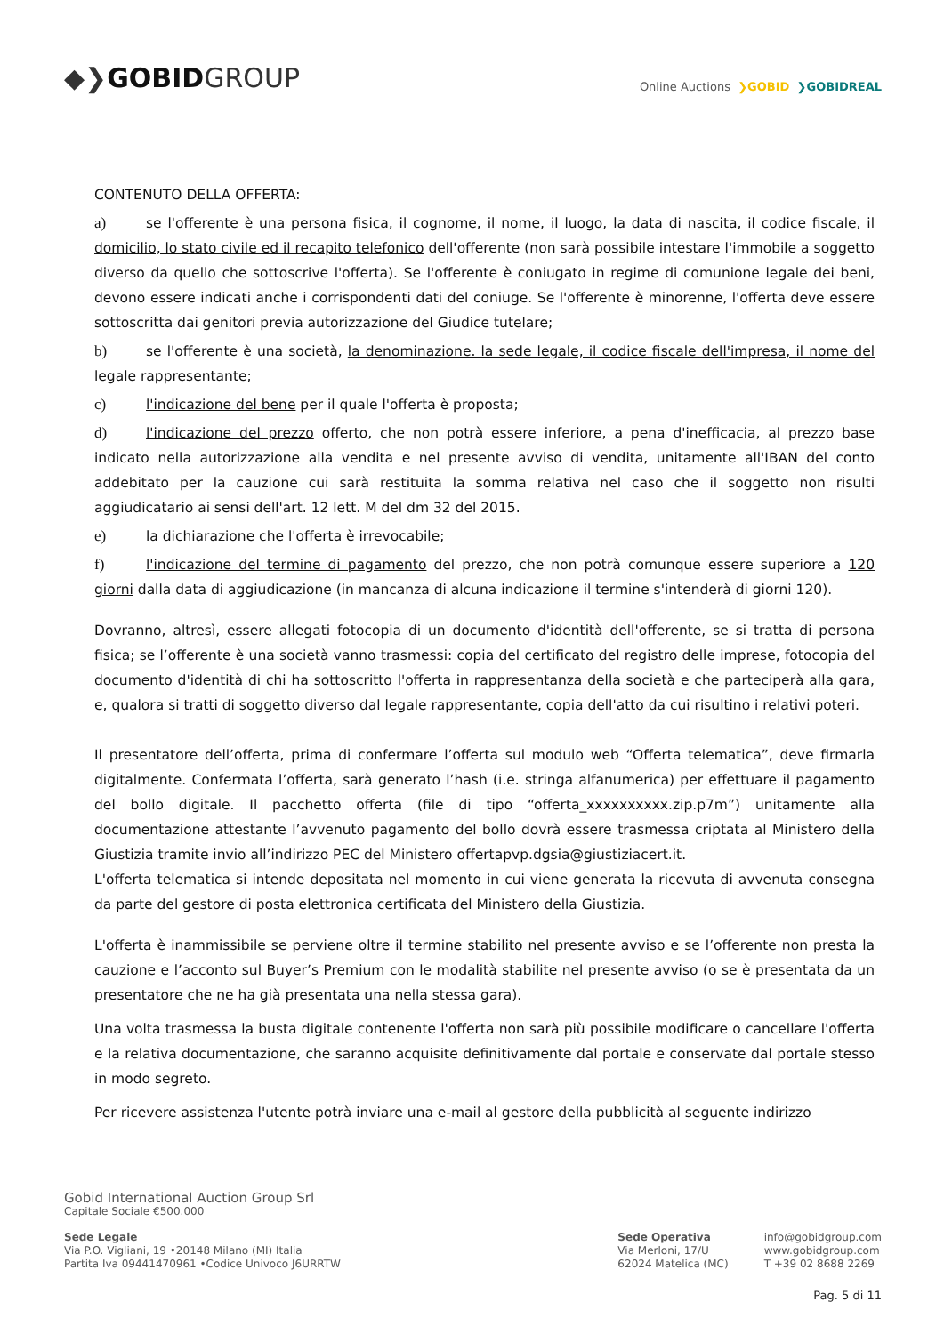◆❯GOBIDGROUP
Online Auctions ❯GOBID ❯GOBIDREAL
CONTENUTO DELLA OFFERTA:
a) se l'offerente è una persona fisica, il cognome, il nome, il luogo, la data di nascita, il codice fiscale, il domicilio, lo stato civile ed il recapito telefonico dell'offerente (non sarà possibile intestare l'immobile a soggetto diverso da quello che sottoscrive l'offerta). Se l'offerente è coniugato in regime di comunione legale dei beni, devono essere indicati anche i corrispondenti dati del coniuge. Se l'offerente è minorenne, l'offerta deve essere sottoscritta dai genitori previa autorizzazione del Giudice tutelare;
b) se l'offerente è una società, la denominazione. la sede legale, il codice fiscale dell'impresa, il nome del legale rappresentante;
c) l'indicazione del bene per il quale l'offerta è proposta;
d) l'indicazione del prezzo offerto, che non potrà essere inferiore, a pena d'inefficacia, al prezzo base indicato nella autorizzazione alla vendita e nel presente avviso di vendita, unitamente all'IBAN del conto addebitato per la cauzione cui sarà restituita la somma relativa nel caso che il soggetto non risulti aggiudicatario ai sensi dell'art. 12 lett. M del dm 32 del 2015.
e) la dichiarazione che l'offerta è irrevocabile;
f) l'indicazione del termine di pagamento del prezzo, che non potrà comunque essere superiore a 120 giorni dalla data di aggiudicazione (in mancanza di alcuna indicazione il termine s'intenderà di giorni 120).
Dovranno, altresì, essere allegati fotocopia di un documento d'identità dell'offerente, se si tratta di persona fisica; se l’offerente è una società vanno trasmessi: copia del certificato del registro delle imprese, fotocopia del documento d'identità di chi ha sottoscritto l'offerta in rappresentanza della società e che parteciperà alla gara, e, qualora si tratti di soggetto diverso dal legale rappresentante, copia dell'atto da cui risultino i relativi poteri.
Il presentatore dell’offerta, prima di confermare l’offerta sul modulo web “Offerta telematica”, deve firmarla digitalmente. Confermata l’offerta, sarà generato l’hash (i.e. stringa alfanumerica) per effettuare il pagamento del bollo digitale. Il pacchetto offerta (file di tipo “offerta_xxxxxxxxxx.zip.p7m”) unitamente alla documentazione attestante l’avvenuto pagamento del bollo dovrà essere trasmessa criptata al Ministero della Giustizia tramite invio all’indirizzo PEC del Ministero offertapvp.dgsia@giustiziacert.it.
L'offerta telematica si intende depositata nel momento in cui viene generata la ricevuta di avvenuta consegna da parte del gestore di posta elettronica certificata del Ministero della Giustizia.
L'offerta è inammissibile se perviene oltre il termine stabilito nel presente avviso e se l’offerente non presta la cauzione e l’acconto sul Buyer’s Premium con le modalità stabilite nel presente avviso (o se è presentata da un presentatore che ne ha già presentata una nella stessa gara).
Una volta trasmessa la busta digitale contenente l'offerta non sarà più possibile modificare o cancellare l'offerta e la relativa documentazione, che saranno acquisite definitivamente dal portale e conservate dal portale stesso in modo segreto.
Per ricevere assistenza l'utente potrà inviare una e-mail al gestore della pubblicità al seguente indirizzo
Gobid International Auction Group Srl
Capitale Sociale €500.000
Sede Legale
Via P.O. Vigliani, 19 •20148 Milano (MI) Italia
Partita Iva 09441470961 •Codice Univoco J6URRTW
Sede Operativa
Via Merloni, 17/U
62024 Matelica (MC)
info@gobidgroup.com
www.gobidgroup.com
T +39 02 8688 2269
Pag. 5 di 11